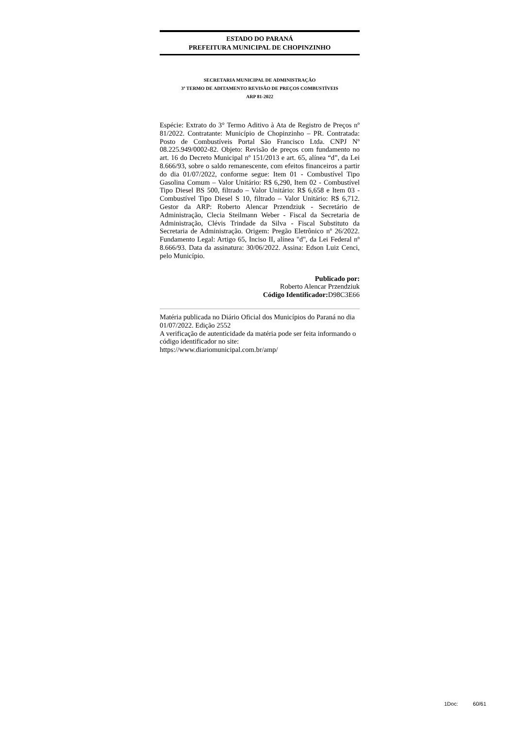ESTADO DO PARANÁ
PREFEITURA MUNICIPAL DE CHOPINZINHO
SECRETARIA MUNICIPAL DE ADMINISTRAÇÃO
3º TERMO DE ADITAMENTO REVISÃO DE PREÇOS COMBUSTÍVEIS
ARP 81-2022
Espécie: Extrato do 3° Termo Aditivo à Ata de Registro de Preços nº 81/2022. Contratante: Município de Chopinzinho – PR. Contratada: Posto de Combustíveis Portal São Francisco Ltda. CNPJ Nº 08.225.949/0002-82. Objeto: Revisão de preços com fundamento no art. 16 do Decreto Municipal nº 151/2013 e art. 65, alínea “d”, da Lei 8.666/93, sobre o saldo remanescente, com efeitos financeiros a partir do dia 01/07/2022, conforme segue: Item 01 - Combustível Tipo Gasolina Comum – Valor Unitário: R$ 6,290, Item 02 - Combustível Tipo Diesel BS 500, filtrado – Valor Unitário: R$ 6,658 e Item 03 - Combustível Tipo Diesel S 10, filtrado – Valor Unitário: R$ 6,712. Gestor da ARP: Roberto Alencar Przendziuk - Secretário de Administração, Clecia Steilmann Weber - Fiscal da Secretaria de Administração, Clévis Trindade da Silva - Fiscal Substituto da Secretaria de Administração. Origem: Pregão Eletrônico nº 26/2022. Fundamento Legal: Artigo 65, Inciso II, alínea "d", da Lei Federal nº 8.666/93. Data da assinatura: 30/06/2022. Assina: Edson Luiz Cenci, pelo Município.
Publicado por:
Roberto Alencar Przendziuk
Código Identificador: D98C3E66
Matéria publicada no Diário Oficial dos Municípios do Paraná no dia 01/07/2022. Edição 2552
A verificação de autenticidade da matéria pode ser feita informando o código identificador no site:
https://www.diariomunicipal.com.br/amp/
1Doc: 60/61